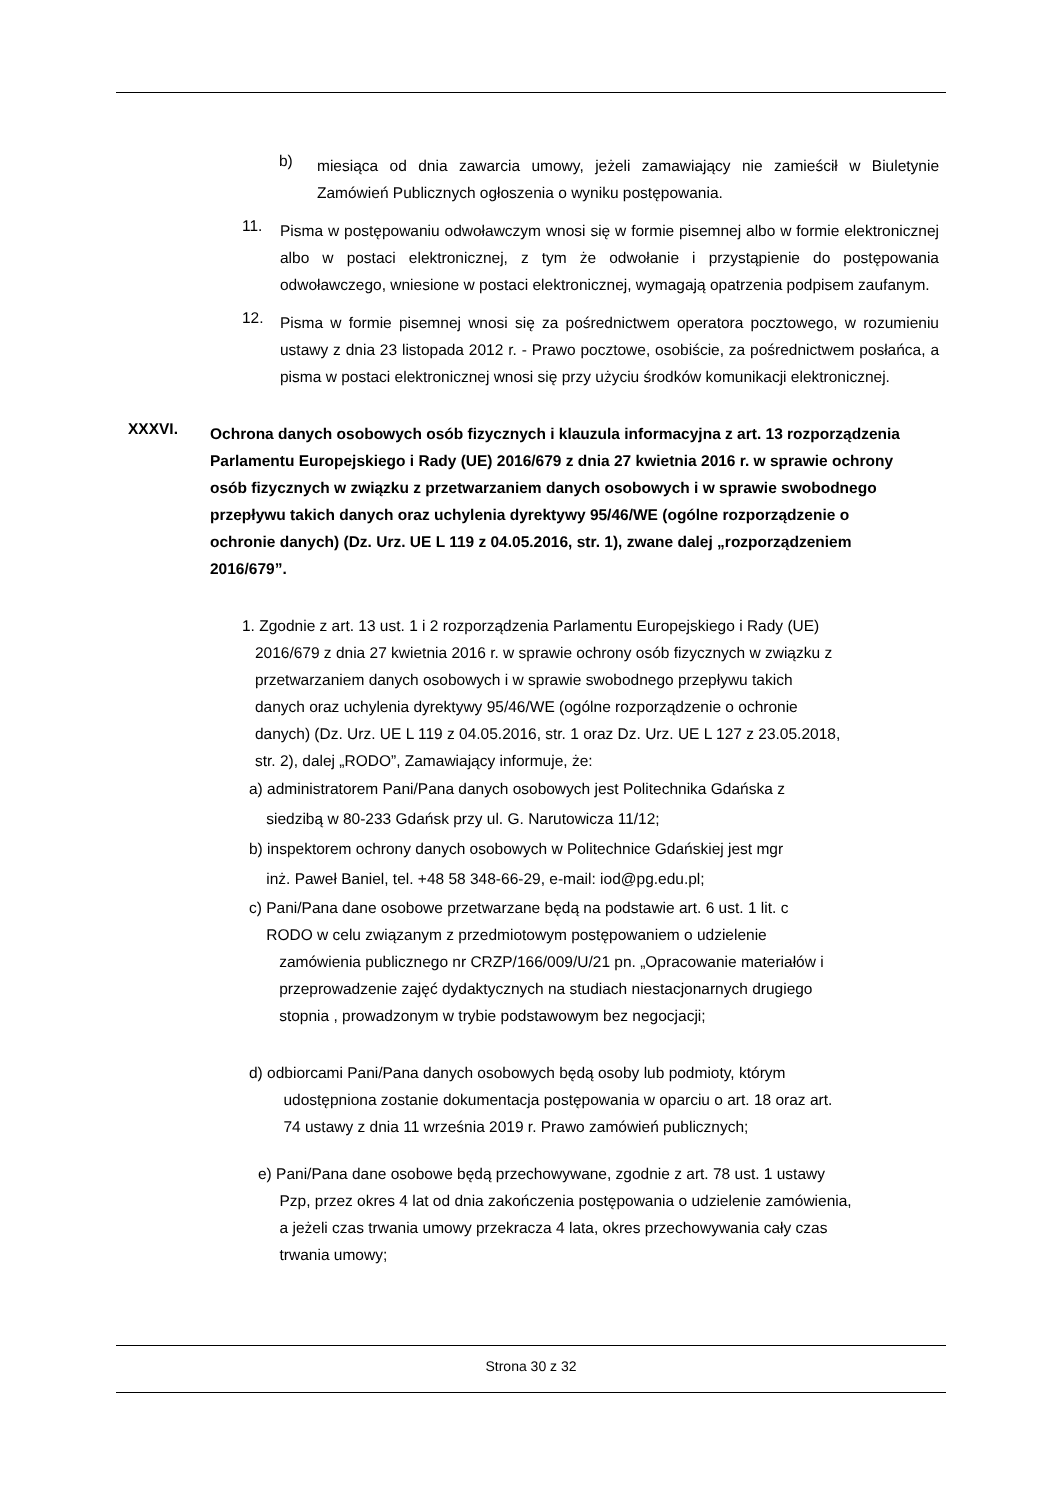b)
miesiąca od dnia zawarcia umowy, jeżeli zamawiający nie zamieścił w Biuletynie Zamówień Publicznych ogłoszenia o wyniku postępowania.
11.
Pisma w postępowaniu odwoławczym wnosi się w formie pisemnej albo w formie elektronicznej albo w postaci elektronicznej, z tym że odwołanie i przystąpienie do postępowania odwoławczego, wniesione w postaci elektronicznej, wymagają opatrzenia podpisem zaufanym.
12.
Pisma w formie pisemnej wnosi się za pośrednictwem operatora pocztowego, w rozumieniu ustawy z dnia 23 listopada 2012 r. - Prawo pocztowe, osobiście, za pośrednictwem posłańca, a pisma w postaci elektronicznej wnosi się przy użyciu środków komunikacji elektronicznej.
XXXVI.
Ochrona danych osobowych osób fizycznych i klauzula informacyjna z art. 13 rozporządzenia Parlamentu Europejskiego i Rady (UE) 2016/679 z dnia 27 kwietnia 2016 r. w sprawie ochrony osób fizycznych w związku z przetwarzaniem danych osobowych i w sprawie swobodnego przepływu takich danych oraz uchylenia dyrektywy 95/46/WE (ogólne rozporządzenie o ochronie danych) (Dz. Urz. UE L 119 z 04.05.2016, str. 1), zwane dalej „rozporządzeniem 2016/679”.
1. Zgodnie z art. 13 ust. 1 i 2 rozporządzenia Parlamentu Europejskiego i Rady (UE)
2016/679 z dnia 27 kwietnia 2016 r. w sprawie ochrony osób fizycznych w związku z
przetwarzaniem danych osobowych i w sprawie swobodnego przepływu takich
danych oraz uchylenia dyrektywy 95/46/WE (ogólne rozporządzenie o ochronie
danych) (Dz. Urz. UE L 119 z 04.05.2016, str. 1 oraz Dz. Urz. UE L 127 z 23.05.2018,
str. 2), dalej „RODO”, Zamawiający informuje, że:
a) administratorem Pani/Pana danych osobowych jest Politechnika Gdańska z
siedzibą w 80-233 Gdańsk przy ul. G. Narutowicza 11/12;
b) inspektorem ochrony danych osobowych w Politechnice Gdańskiej jest mgr
inż. Paweł Baniel, tel. +48 58 348-66-29, e-mail: iod@pg.edu.pl;
c) Pani/Pana dane osobowe przetwarzane będą na podstawie art. 6 ust. 1 lit. c
RODO w celu związanym z przedmiotowym postępowaniem o udzielenie
zamówienia publicznego nr CRZP/166/009/U/21 pn. „Opracowanie materiałów i
przeprowadzenie zajęć dydaktycznych na studiach niestacjonarnych drugiego
stopnia , prowadzonym w trybie podstawowym bez negocjacji;
d) odbiorcami Pani/Pana danych osobowych będą osoby lub podmioty, którym
udostępniona zostanie dokumentacja postępowania w oparciu o art. 18 oraz art.
74 ustawy z dnia 11 września 2019 r. Prawo zamówień publicznych;
e) Pani/Pana dane osobowe będą przechowywane, zgodnie z art. 78 ust. 1 ustawy
Pzp, przez okres 4 lat od dnia zakończenia postępowania o udzielenie zamówienia,
a jeżeli czas trwania umowy przekracza 4 lata, okres przechowywania cały czas
trwania umowy;
Strona 30 z 32